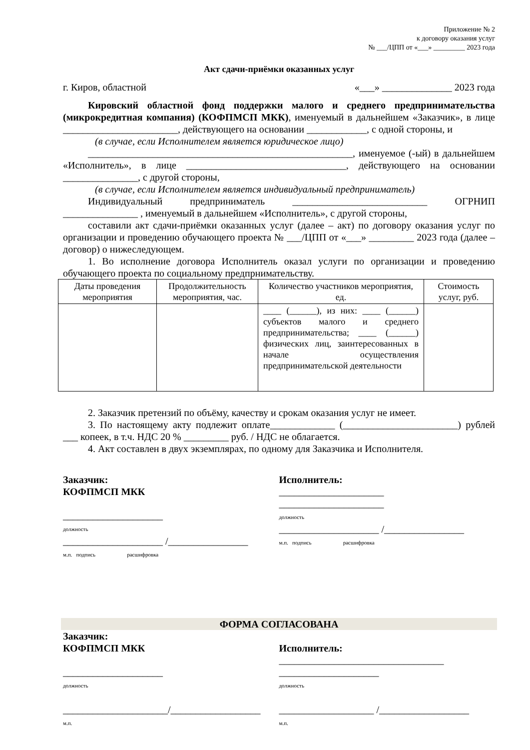Приложение № 2
к договору оказания услуг
№ ___/ЦПП от «___» _________ 2023 года
Акт сдачи-приёмки оказанных услуг
г. Киров, областной «___» ______________ 2023 года
Кировский областной фонд поддержки малого и среднего предпринимательства (микрокредитная компания) (КОФПМСП МКК), именуемый в дальнейшем «Заказчик», в лице _______________________, действующего на основании ____________, с одной стороны, и
(в случае, если Исполнителем является юридическое лицо)
_____________________________________________________, именуемое (-ый) в дальнейшем «Исполнитель», в лице ________________________________, действующего на основании _______________, с другой стороны,
(в случае, если Исполнителем является индивидуальный предприниматель)
Индивидуальный предприниматель ___________________________ ОГРНИП _______________ , именуемый в дальнейшем «Исполнитель», с другой стороны,
составили акт сдачи-приёмки оказанных услуг (далее – акт) по договору оказания услуг по организации и проведению обучающего проекта № ___/ЦПП от «___» _________ 2023 года (далее – договор) о нижеследующем.
1. Во исполнение договора Исполнитель оказал услуги по организации и проведению обучающего проекта по социальному предпрнимательству.
| Даты проведения мероприятия | Продолжительность мероприятия, час. | Количество участников мероприятия, ед. | Стоимость услуг, руб. |
| --- | --- | --- | --- |
| | | ____ (______), из них: ____ (______) субъектов малого и среднего предпринимательства; ____ (______) физических лиц, заинтересованных в начале осуществления предпринимательской деятельности | |
2. Заказчик претензий по объёму, качеству и срокам оказания услуг не имеет.
3. По настоящему акту подлежит оплате_____________ (_______________________) рублей ___ копеек, в т.ч. НДС 20 % _________ руб. / НДС не облагается.
4. Акт составлен в двух экземплярах, по одному для Заказчика и Исполнителя.
Заказчик:
КОФПМСП МКК
____________________
должность
____________________ /________________
м.п. подпись расшифровка
Исполнитель:
_____________________
_____________________
должность
____________________ /________________
м.п. подпись расшифровка
ФОРМА СОГЛАСОВАНА
Заказчик:
КОФПМСП МКК
____________________
должность
_____________________/__________________
м.п.
Исполнитель:
_________________________________
____________________
должность
___________________ /__________________
м.п.